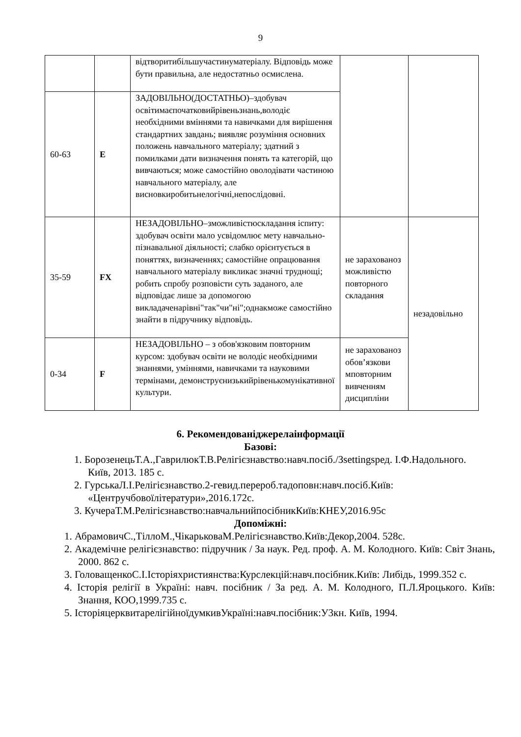9
| | | відтворитибільшучастинуматеріалу. Відповідь може бути правильна, але недостатньо осмислена. | | |
| 60-63 | E | ЗАДОВІЛЬНО(ДОСТАТНЬО)–здобувач освітимаєпочатковийрівеньзнань,володіє необхідними вміннями та навичками для вирішення стандартних завдань; виявляє розуміння основних положень навчального матеріалу; здатний з помилками дати визначення понять та категорій, що вивчаються; може самостійно оволодівати частиною навчального матеріалу, але висновкиробитьнелогічні,непослідовні. | | |
| 35-59 | FX | НЕЗАДОВІЛЬНО–зможливістюскладання іспиту: здобувач освіти мало усвідомлює мету навчально-пізнавальної діяльності; слабко орієнтується в поняттях, визначеннях; самостійне опрацювання навчального матеріалу викликає значні труднощі; робить спробу розповісти суть заданого, але відповідає лише за допомогою викладаченарівні"так"чи"ні";однакможе самостійно знайти в підручнику відповідь. | не зарахованоз можливістю повторного складання | незадовільно |
| 0-34 | F | НЕЗАДОВІЛЬНО – з обов'язковим повторним курсом: здобувач освіти не володіє необхідними знаннями, уміннями, навичками та науковими термінами, демонструєнизькийрівенькомунікативної культури. | не зарахованоз обов’язкови мповторним вивченням дисципліни | |
6. Рекомендованіджерелаінформації
Базові:
1. БорозенецьТ.А.,ГаврилюкТ.В.Релігієзнавство:навч.посіб./Зsettingsред. І.Ф.Надольного. Київ, 2013. 185 с.
2. ГурськаЛ.І.Релігієзнавство.2-гевид.перероб.тадоповн:навч.посіб.Київ: «Центручбовоїлітератури»,2016.172с.
3. КучераТ.М.Релігієзнавство:навчальнийпосібникКиїв:КНЕУ,2016.95с
Допоміжні:
1. АбрамовичС.,ТіллоМ.,ЧікарьковаМ.Релігієзнавство.Київ:Декор,2004. 528с.
2. Академічне релігієзнавство: підручник / За наук. Ред. проф. А. М. Колодного. Київ: Світ Знань, 2000. 862 с.
3. ГоловащенкоС.І.Історіяхристиянства:Курслекцій:навч.посібник.Київ: Либідь, 1999.352 с.
4. Історія релігії в Україні: навч. посібник / За ред. А. М. Колодного, П.Л.Яроцького. Київ: Знання, КОО,1999.735 с.
5. ІсторіяцерквитарелігійноїдумкивУкраїні:навч.посібник:У3кн. Київ, 1994.